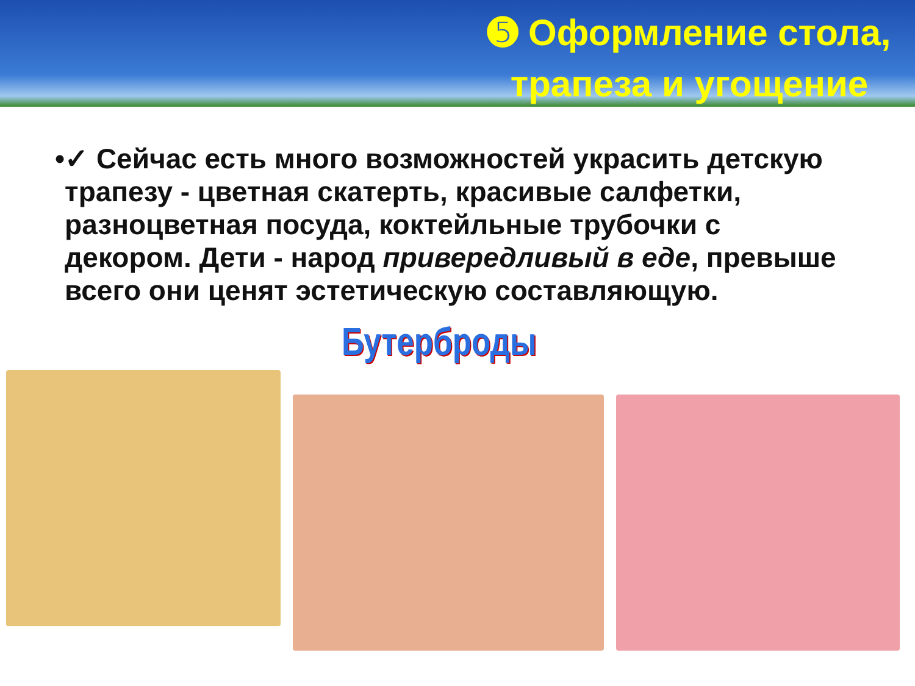➎ Оформление стола, трапеза и угощение
• ✓ Сейчас есть много возможностей украсить детскую трапезу - цветная скатерть, красивые салфетки, разноцветная посуда, коктейльные трубочки с декором. Дети - народ привередливый в еде, превыше всего они ценят эстетическую составляющую.
Бутерброды